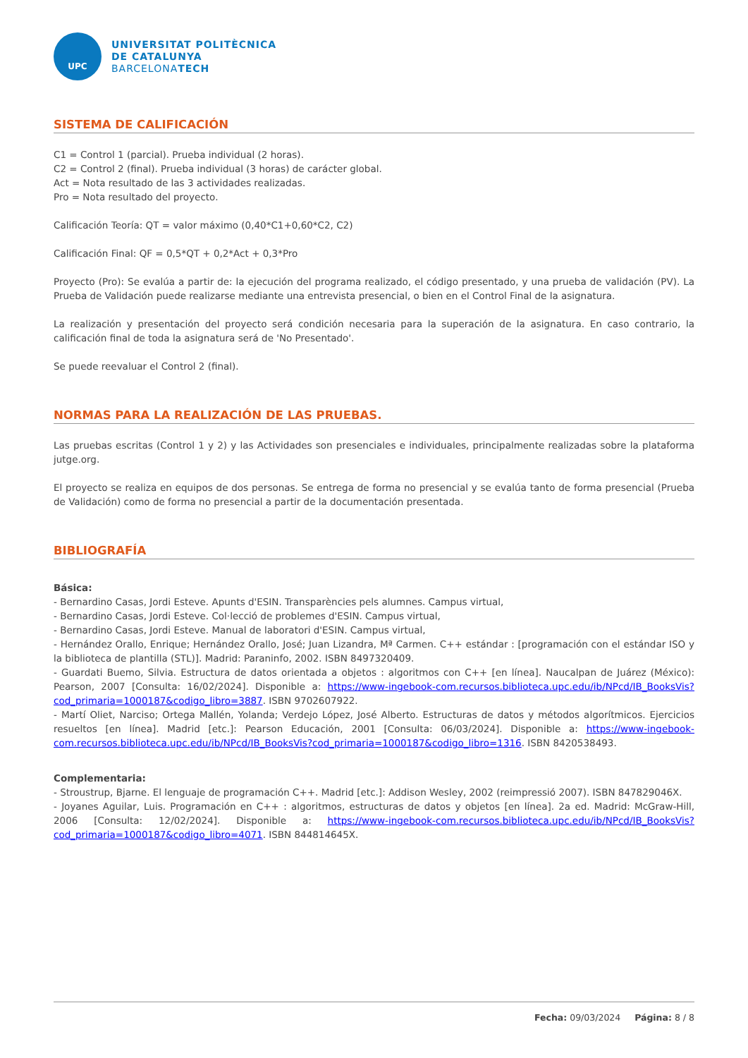UPC
UNIVERSITAT POLITÈCNICA
DE CATALUNYA
BARCELONATECH
SISTEMA DE CALIFICACIÓN
C1 = Control 1 (parcial). Prueba individual (2 horas).
C2 = Control 2 (final). Prueba individual (3 horas) de carácter global.
Act = Nota resultado de las 3 actividades realizadas.
Pro = Nota resultado del proyecto.
Calificación Teoría: QT = valor máximo (0,40*C1+0,60*C2, C2)
Calificación Final: QF = 0,5*QT + 0,2*Act + 0,3*Pro
Proyecto (Pro): Se evalúa a partir de: la ejecución del programa realizado, el código presentado, y una prueba de validación (PV). La Prueba de Validación puede realizarse mediante una entrevista presencial, o bien en el Control Final de la asignatura.
La realización y presentación del proyecto será condición necesaria para la superación de la asignatura. En caso contrario, la calificación final de toda la asignatura será de 'No Presentado'.
Se puede reevaluar el Control 2 (final).
NORMAS PARA LA REALIZACIÓN DE LAS PRUEBAS.
Las pruebas escritas (Control 1 y 2) y las Actividades son presenciales e individuales, principalmente realizadas sobre la plataforma jutge.org.
El proyecto se realiza en equipos de dos personas. Se entrega de forma no presencial y se evalúa tanto de forma presencial (Prueba de Validación) como de forma no presencial a partir de la documentación presentada.
BIBLIOGRAFÍA
Básica:
- Bernardino Casas, Jordi Esteve. Apunts d'ESIN. Transparències pels alumnes. Campus virtual,
- Bernardino Casas, Jordi Esteve. Col·lecció de problemes d'ESIN. Campus virtual,
- Bernardino Casas, Jordi Esteve. Manual de laboratori d'ESIN. Campus virtual,
- Hernández Orallo, Enrique; Hernández Orallo, José; Juan Lizandra, Mª Carmen. C++ estándar : [programación con el estándar ISO y la biblioteca de plantilla (STL)]. Madrid: Paraninfo, 2002. ISBN 8497320409.
- Guardati Buemo, Silvia. Estructura de datos orientada a objetos : algoritmos con C++ [en línea]. Naucalpan de Juárez (México): Pearson, 2007 [Consulta: 16/02/2024]. Disponible a: https://www-ingebook-com.recursos.biblioteca.upc.edu/ib/NPcd/IB_BooksVis?cod_primaria=1000187&codigo_libro=3887. ISBN 9702607922.
- Martí Oliet, Narciso; Ortega Mallén, Yolanda; Verdejo López, José Alberto. Estructuras de datos y métodos algorítmicos. Ejercicios resueltos [en línea]. Madrid [etc.]: Pearson Educación, 2001 [Consulta: 06/03/2024]. Disponible a: https://www-ingebook-com.recursos.biblioteca.upc.edu/ib/NPcd/IB_BooksVis?cod_primaria=1000187&codigo_libro=1316. ISBN 8420538493.
Complementaria:
- Stroustrup, Bjarne. El lenguaje de programación C++. Madrid [etc.]: Addison Wesley, 2002 (reimpressió 2007). ISBN 847829046X.
- Joyanes Aguilar, Luis. Programación en C++ : algoritmos, estructuras de datos y objetos [en línea]. 2a ed. Madrid: McGraw-Hill, 2006 [Consulta: 12/02/2024]. Disponible a: https://www-ingebook-com.recursos.biblioteca.upc.edu/ib/NPcd/IB_BooksVis?cod_primaria=1000187&codigo_libro=4071. ISBN 844814645X.
Fecha: 09/03/2024 Página: 8 / 8